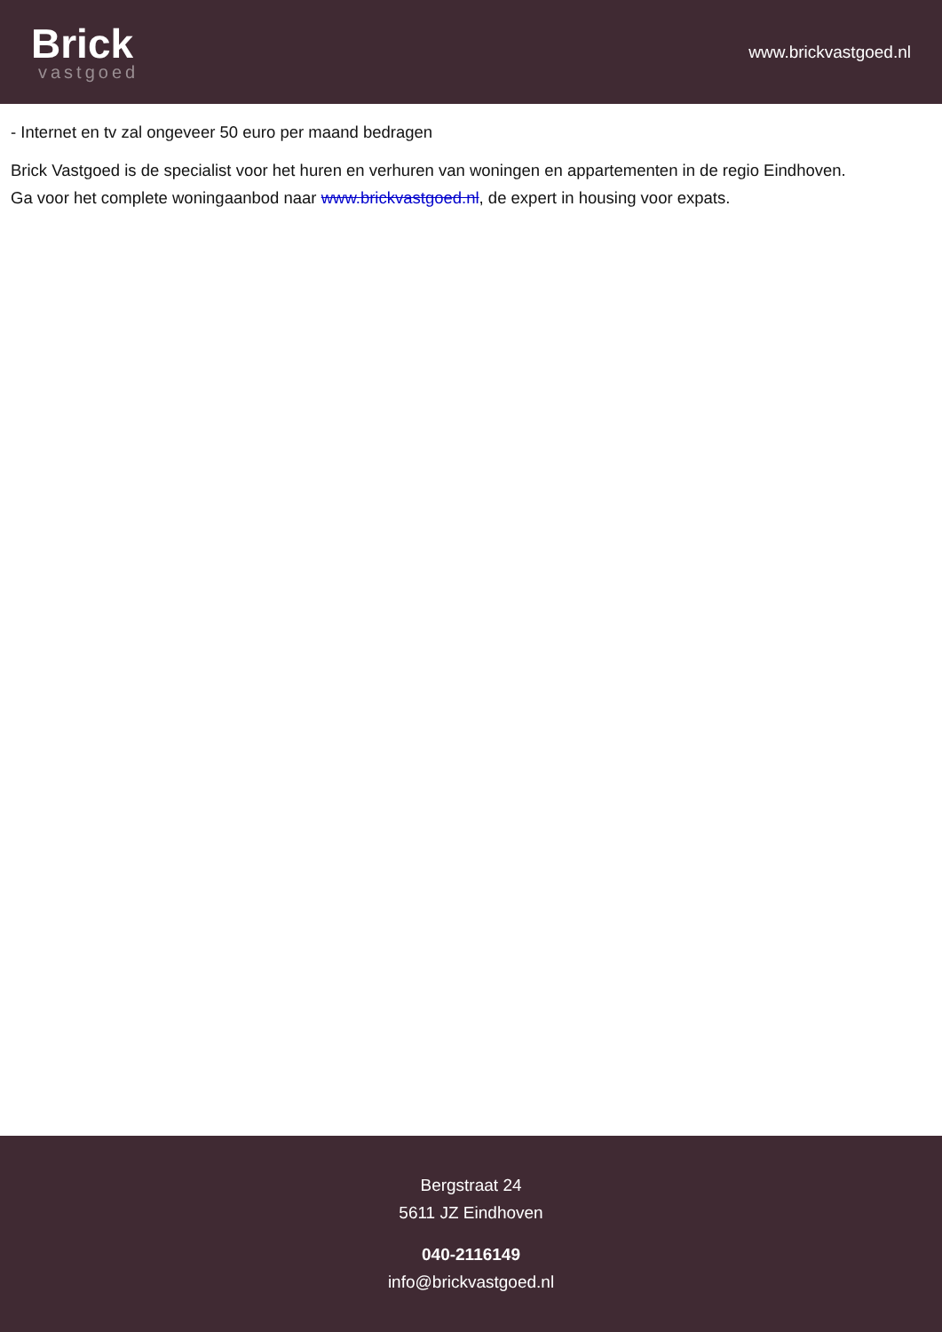Brick
vastgoed
www.brickvastgoed.nl
- Internet en tv zal ongeveer 50 euro per maand bedragen
Brick Vastgoed is de specialist voor het huren en verhuren van woningen en appartementen in de regio Eindhoven.
Ga voor het complete woningaanbod naar www.brickvastgoed.nl, de expert in housing voor expats.
Bergstraat 24
5611 JZ Eindhoven
040-2116149
info@brickvastgoed.nl